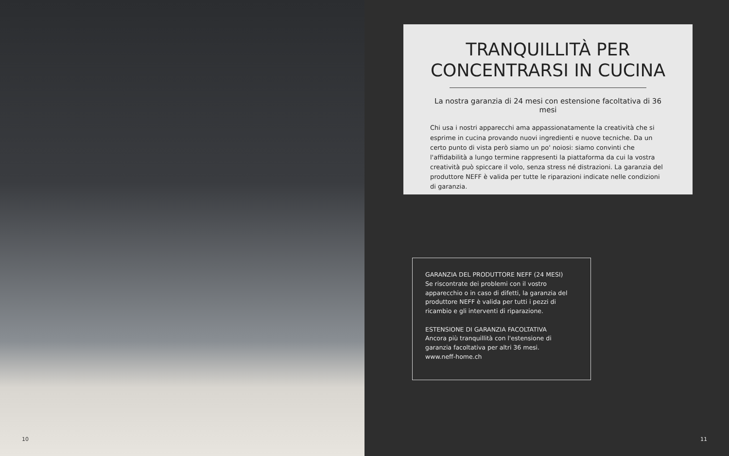10
TRANQUILLITÀ PER
CONCENTRARSI IN CUCINA
La nostra garanzia di 24 mesi con estensione facoltativa di 36 mesi
Chi usa i nostri apparecchi ama appassionatamente la creatività che si esprime in cucina provando nuovi ingredienti e nuove tecniche. Da un certo punto di vista però siamo un po' noiosi: siamo convinti che l'affidabilità a lungo termine rappresenti la piattaforma da cui la vostra creatività può spiccare il volo, senza stress né distrazioni. La garanzia del produttore NEFF è valida per tutte le riparazioni indicate nelle condizioni di garanzia.
GARANZIA DEL PRODUTTORE NEFF (24 MESI)
Se riscontrate dei problemi con il vostro apparecchio o in caso di difetti, la garanzia del produttore NEFF è valida per tutti i pezzi di ricambio e gli interventi di riparazione.
ESTENSIONE DI GARANZIA FACOLTATIVA
Ancora più tranquillità con l'estensione di garanzia facoltativa per altri 36 mesi.
www.neff-home.ch
11